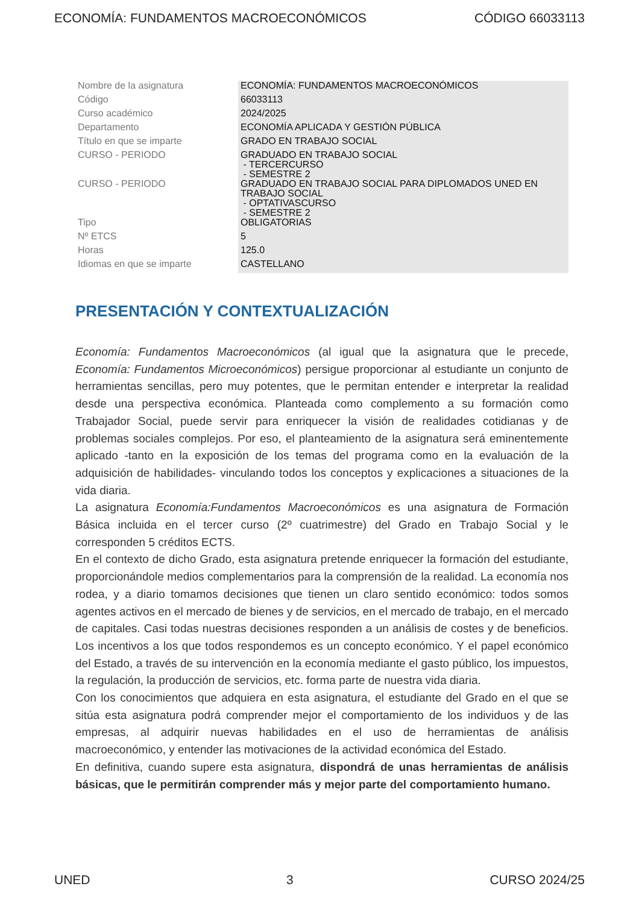ECONOMÍA: FUNDAMENTOS MACROECONÓMICOS CÓDIGO 66033113
| Nombre de la asignatura | ECONOMÍA: FUNDAMENTOS MACROECONÓMICOS |
| Código | 66033113 |
| Curso académico | 2024/2025 |
| Departamento | ECONOMÍA APLICADA Y GESTIÓN PÚBLICA |
| Título en que se imparte | GRADO EN TRABAJO SOCIAL |
| CURSO - PERIODO | GRADUADO EN TRABAJO SOCIAL - TERCERCURSO - SEMESTRE 2 |
| CURSO - PERIODO | GRADUADO EN TRABAJO SOCIAL PARA DIPLOMADOS UNED EN TRABAJO SOCIAL - OPTATIVASCURSO - SEMESTRE 2 |
| Tipo | OBLIGATORIAS |
| Nº ETCS | 5 |
| Horas | 125.0 |
| Idiomas en que se imparte | CASTELLANO |
PRESENTACIÓN Y CONTEXTUALIZACIÓN
Economía: Fundamentos Macroeconómicos (al igual que la asignatura que le precede, Economía: Fundamentos Microeconómicos) persigue proporcionar al estudiante un conjunto de herramientas sencillas, pero muy potentes, que le permitan entender e interpretar la realidad desde una perspectiva económica. Planteada como complemento a su formación como Trabajador Social, puede servir para enriquecer la visión de realidades cotidianas y de problemas sociales complejos. Por eso, el planteamiento de la asignatura será eminentemente aplicado -tanto en la exposición de los temas del programa como en la evaluación de la adquisición de habilidades- vinculando todos los conceptos y explicaciones a situaciones de la vida diaria.
La asignatura Economía:Fundamentos Macroeconómicos es una asignatura de Formación Básica incluida en el tercer curso (2º cuatrimestre) del Grado en Trabajo Social y le corresponden 5 créditos ECTS.
En el contexto de dicho Grado, esta asignatura pretende enriquecer la formación del estudiante, proporcionándole medios complementarios para la comprensión de la realidad. La economía nos rodea, y a diario tomamos decisiones que tienen un claro sentido económico: todos somos agentes activos en el mercado de bienes y de servicios, en el mercado de trabajo, en el mercado de capitales. Casi todas nuestras decisiones responden a un análisis de costes y de beneficios. Los incentivos a los que todos respondemos es un concepto económico. Y el papel económico del Estado, a través de su intervención en la economía mediante el gasto público, los impuestos, la regulación, la producción de servicios, etc. forma parte de nuestra vida diaria.
Con los conocimientos que adquiera en esta asignatura, el estudiante del Grado en el que se sitúa esta asignatura podrá comprender mejor el comportamiento de los individuos y de las empresas, al adquirir nuevas habilidades en el uso de herramientas de análisis macroeconómico, y entender las motivaciones de la actividad económica del Estado.
En definitiva, cuando supere esta asignatura, dispondrá de unas herramientas de análisis básicas, que le permitirán comprender más y mejor parte del comportamiento humano.
UNED 3 CURSO 2024/25